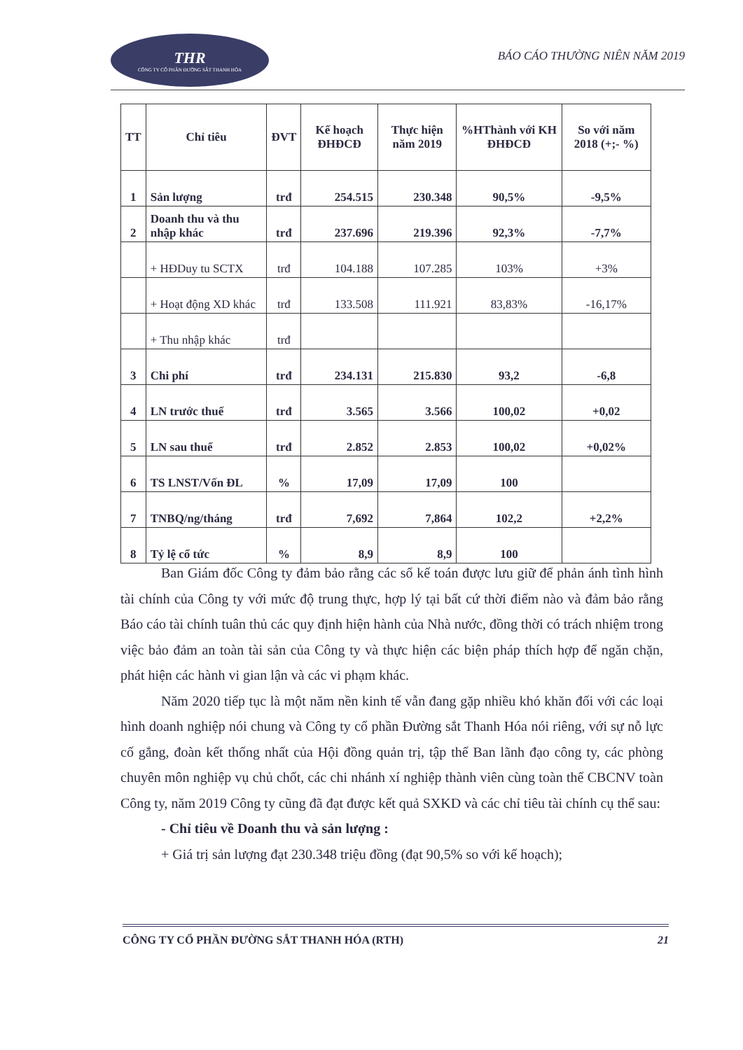THR
CÔNG TY CỔ PHẦN ĐƯỜNG SẮT THANH HÓA
BÁO CÁO THƯỜNG NIÊN NĂM 2019
| TT | Chỉ tiêu | ĐVT | Kế hoạch ĐHĐCĐ | Thực hiện năm 2019 | %HThành với KH ĐHĐCĐ | So với năm 2018 (+;- %) |
| --- | --- | --- | --- | --- | --- | --- |
| 1 | Sản lượng | trđ | 254.515 | 230.348 | 90,5% | -9,5% |
| 2 | Doanh thu và thu nhập khác | trđ | 237.696 | 219.396 | 92,3% | -7,7% |
| | + HĐDuy tu SCTX | trđ | 104.188 | 107.285 | 103% | +3% |
| | + Hoạt động XD khác | trđ | 133.508 | 111.921 | 83,83% | -16,17% |
| | + Thu nhập khác | trđ | | | | |
| 3 | Chi phí | trđ | 234.131 | 215.830 | 93,2 | -6,8 |
| 4 | LN trước thuế | trđ | 3.565 | 3.566 | 100,02 | +0,02 |
| 5 | LN sau thuế | trđ | 2.852 | 2.853 | 100,02 | +0,02% |
| 6 | TS LNST/Vốn ĐL | % | 17,09 | 17,09 | 100 | |
| 7 | TNBQ/ng/tháng | trđ | 7,692 | 7,864 | 102,2 | +2,2% |
| 8 | Tỷ lệ cổ tức | % | 8,9 | 8,9 | 100 | |
Ban Giám đốc Công ty đảm bảo rằng các sổ kế toán được lưu giữ để phản ánh tình hình tài chính của Công ty với mức độ trung thực, hợp lý tại bất cứ thời điểm nào và đảm bảo rằng Báo cáo tài chính tuân thủ các quy định hiện hành của Nhà nước, đồng thời có trách nhiệm trong việc bảo đảm an toàn tài sản của Công ty và thực hiện các biện pháp thích hợp để ngăn chặn, phát hiện các hành vi gian lận và các vi phạm khác.
Năm 2020 tiếp tục là một năm nền kinh tế vẫn đang gặp nhiều khó khăn đối với các loại hình doanh nghiệp nói chung và Công ty cổ phần Đường sắt Thanh Hóa nói riêng, với sự nỗ lực cố gắng, đoàn kết thống nhất của Hội đồng quản trị, tập thể Ban lãnh đạo công ty, các phòng chuyên môn nghiệp vụ chủ chốt, các chi nhánh xí nghiệp thành viên cùng toàn thể CBCNV toàn Công ty, năm 2019 Công ty cũng đã đạt được kết quả SXKD và các chỉ tiêu tài chính cụ thể sau:
- Chỉ tiêu về Doanh thu và sản lượng :
+ Giá trị sản lượng đạt 230.348 triệu đồng (đạt 90,5% so với kế hoạch);
CÔNG TY CỔ PHẦN ĐƯỜNG SẮT THANH HÓA (RTH) 21